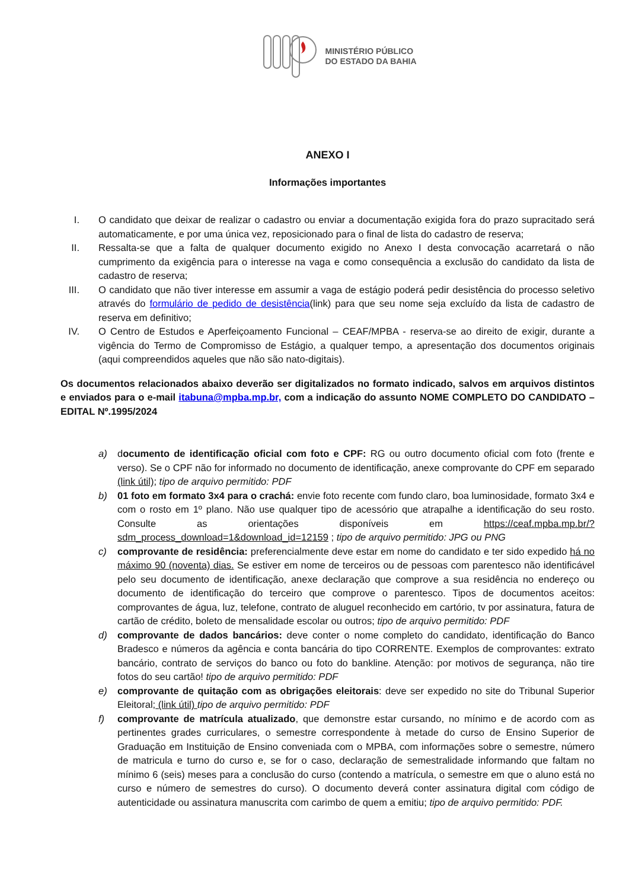MINISTÉRIO PÚBLICO
DO ESTADO DA BAHIA
ANEXO I
Informações importantes
I. O candidato que deixar de realizar o cadastro ou enviar a documentação exigida fora do prazo supracitado será automaticamente, e por uma única vez, reposicionado para o final de lista do cadastro de reserva;
II. Ressalta-se que a falta de qualquer documento exigido no Anexo I desta convocação acarretará o não cumprimento da exigência para o interesse na vaga e como consequência a exclusão do candidato da lista de cadastro de reserva;
III.
O candidato que não tiver interesse em assumir a vaga de estágio poderá pedir desistência do processo seletivo através do formulário de pedido de desistência(link) para que seu nome seja excluído da lista de cadastro de reserva em definitivo;
IV. O Centro de Estudos e Aperfeiçoamento Funcional – CEAF/MPBA - reserva-se ao direito de exigir, durante a vigência do Termo de Compromisso de Estágio, a qualquer tempo, a apresentação dos documentos originais (aqui compreendidos aqueles que não são nato-digitais).
Os documentos relacionados abaixo deverão ser digitalizados no formato indicado, salvos em arquivos distintos e enviados para o e-mail itabuna@mpba.mp.br, com a indicação do assunto NOME COMPLETO DO CANDIDATO – EDITAL Nº.1995/2024
a) documento de identificação oficial com foto e CPF: RG ou outro documento oficial com foto (frente e verso). Se o CPF não for informado no documento de identificação, anexe comprovante do CPF em separado (link útil); tipo de arquivo permitido: PDF
b) 01 foto em formato 3x4 para o crachá: envie foto recente com fundo claro, boa luminosidade, formato 3x4 e com o rosto em 1º plano. Não use qualquer tipo de acessório que atrapalhe a identificação do seu rosto. Consulte as orientações disponíveis em https://ceaf.mpba.mp.br/?sdm_process_download=1&download_id=12159 ; tipo de arquivo permitido: JPG ou PNG
c) comprovante de residência: preferencialmente deve estar em nome do candidato e ter sido expedido há no máximo 90 (noventa) dias. Se estiver em nome de terceiros ou de pessoas com parentesco não identificável pelo seu documento de identificação, anexe declaração que comprove a sua residência no endereço ou documento de identificação do terceiro que comprove o parentesco. Tipos de documentos aceitos: comprovantes de água, luz, telefone, contrato de aluguel reconhecido em cartório, tv por assinatura, fatura de cartão de crédito, boleto de mensalidade escolar ou outros; tipo de arquivo permitido: PDF
d) comprovante de dados bancários: deve conter o nome completo do candidato, identificação do Banco Bradesco e números da agência e conta bancária do tipo CORRENTE. Exemplos de comprovantes: extrato bancário, contrato de serviços do banco ou foto do bankline. Atenção: por motivos de segurança, não tire fotos do seu cartão! tipo de arquivo permitido: PDF
e) comprovante de quitação com as obrigações eleitorais: deve ser expedido no site do Tribunal Superior Eleitoral; (link útil) tipo de arquivo permitido: PDF
f) comprovante de matrícula atualizado, que demonstre estar cursando, no mínimo e de acordo com as pertinentes grades curriculares, o semestre correspondente à metade do curso de Ensino Superior de Graduação em Instituição de Ensino conveniada com o MPBA, com informações sobre o semestre, número de matricula e turno do curso e, se for o caso, declaração de semestralidade informando que faltam no mínimo 6 (seis) meses para a conclusão do curso (contendo a matrícula, o semestre em que o aluno está no curso e número de semestres do curso). O documento deverá conter assinatura digital com código de autenticidade ou assinatura manuscrita com carimbo de quem a emitiu; tipo de arquivo permitido: PDF.